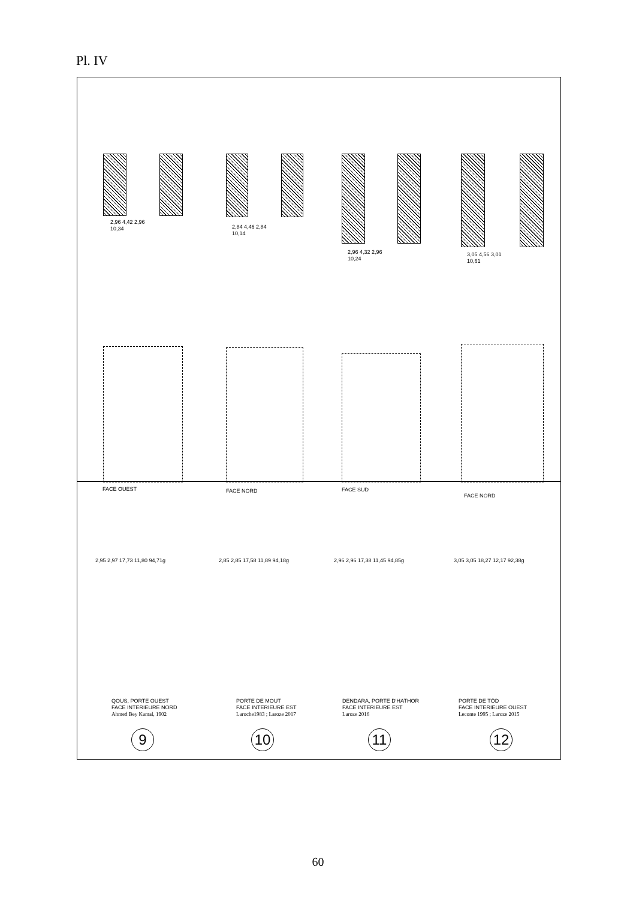Pl. IV
2,96 4,42 2,96
10,34
2,84 4,46 2,84
10,14
2,96 4,32 2,96
10,24
3,05 4,56 3,01
10,61
FACE OUEST FACE NORD FACE SUD
FACE NORD
2,95 2,97 17,73 11,80 94,71g 2,85 2,85 17,58 11,89 94,18g 2,96 2,96 17,38 11,45 94,85g 3,05 3,05 18,27 12,17 92,38g
QOUS, PORTE OUEST
FACE INTERIEURE NORD
Ahmed Bey Kamal, 1902
PORTE DE MOUT
FACE INTERIEURE EST
Laroche1983 ; Laroze 2017
DENDARA, PORTE D'HATHOR
FACE INTERIEURE EST
Laroze 2016
PORTE DE TÔD
FACE INTERIEURE OUEST
Leconte 1995 ; Laroze 2015
9 10 11 12
60